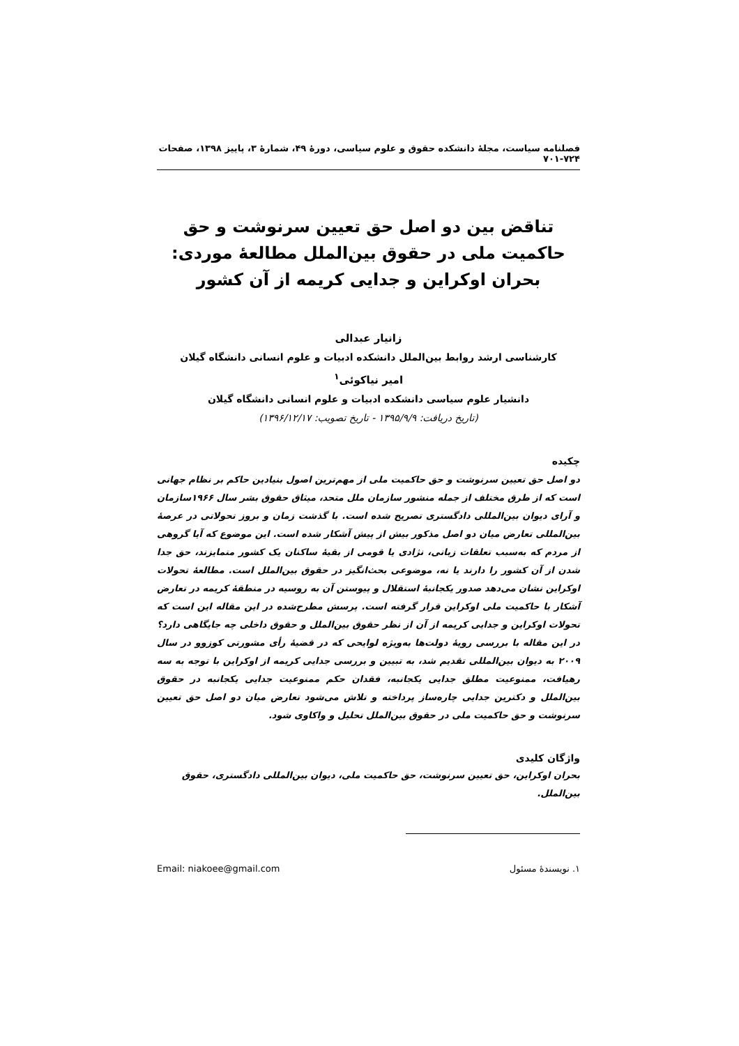فصلنامه سیاست، مجلهٔ دانشکده حقوق و علوم سیاسی، دورهٔ ۴۹، شمارهٔ ۳، پاییز ۱۳۹۸، صفحات ۷۲۴-۷۰۱
تناقض بین دو اصل حق تعیین سرنوشت و حق حاکمیت ملی در حقوق بین‌الملل مطالعهٔ موردی: بحران اوکراین و جدایی کریمه از آن کشور
زانیار عبدالی
کارشناسی ارشد روابط بین‌الملل دانشکده ادبیات و علوم انسانی دانشگاه گیلان
امیر نیاکوئی<sup>۱</sup>
دانشیار علوم سیاسی دانشکده ادبیات و علوم انسانی دانشگاه گیلان
(تاریخ دریافت: ۱۳۹۵/۹/۹ - تاریخ تصویب: ۱۳۹۶/۱۲/۱۷)
چکیده
دو اصل حق تعیین سرنوشت و حق حاکمیت ملی از مهم‌ترین اصول بنیادین حاکم بر نظام جهانی است که از طرق مختلف از جمله منشور سازمان ملل متحد، میثاق حقوق بشر سال ۱۹۶۶سازمان و آرای دیوان بین‌المللی دادگستری تصریح شده است. با گذشت زمان و بروز تحولاتی در عرصهٔ بین‌المللی تعارض میان دو اصل مذکور بیش از پیش آشکار شده است. این موضوع که آیا گروهی از مردم که به‌سبب تعلقات زبانی، نژادی یا قومی از بقیهٔ ساکنان یک کشور متمایزند، حق جدا شدن از آن کشور را دارند یا نه، موضوعی بحث‌انگیز در حقوق بین‌الملل است. مطالعهٔ تحولات اوکراین نشان می‌دهد صدور یکجانبهٔ استقلال و پیوستن آن به روسیه در منطقهٔ کریمه در تعارض آشکار با حاکمیت ملی اوکراین قرار گرفته است. پرسش مطرح‌شده در این مقاله این است که تحولات اوکراین و جدایی کریمه از آن از نظر حقوق بین‌الملل و حقوق داخلی چه جایگاهی دارد؟ در این مقاله با بررسی رویهٔ دولت‌ها به‌ویژه لوایحی که در قضیهٔ رأی مشورتی کوزوو در سال ۲۰۰۹ به دیوان بین‌المللی تقدیم شد، به تبیین و بررسی جدایی کریمه از اوکراین با توجه به سه رهیافت، ممنوعیت مطلق جدایی یکجانبه، فقدان حکم ممنوعیت جدایی یکجانبه در حقوق بین‌الملل و دکترین جدایی چاره‌ساز پرداخته و تلاش می‌شود تعارض میان دو اصل حق تعیین سرنوشت و حق حاکمیت ملی در حقوق بین‌الملل تحلیل و واکاوی شود.
واژگان کلیدی
بحران اوکراین، حق تعیین سرنوشت، حق حاکمیت ملی، دیوان بین‌المللی دادگستری، حقوق بین‌الملل.
۱. نویسندهٔ مسئول Email: niakoee@gmail.com